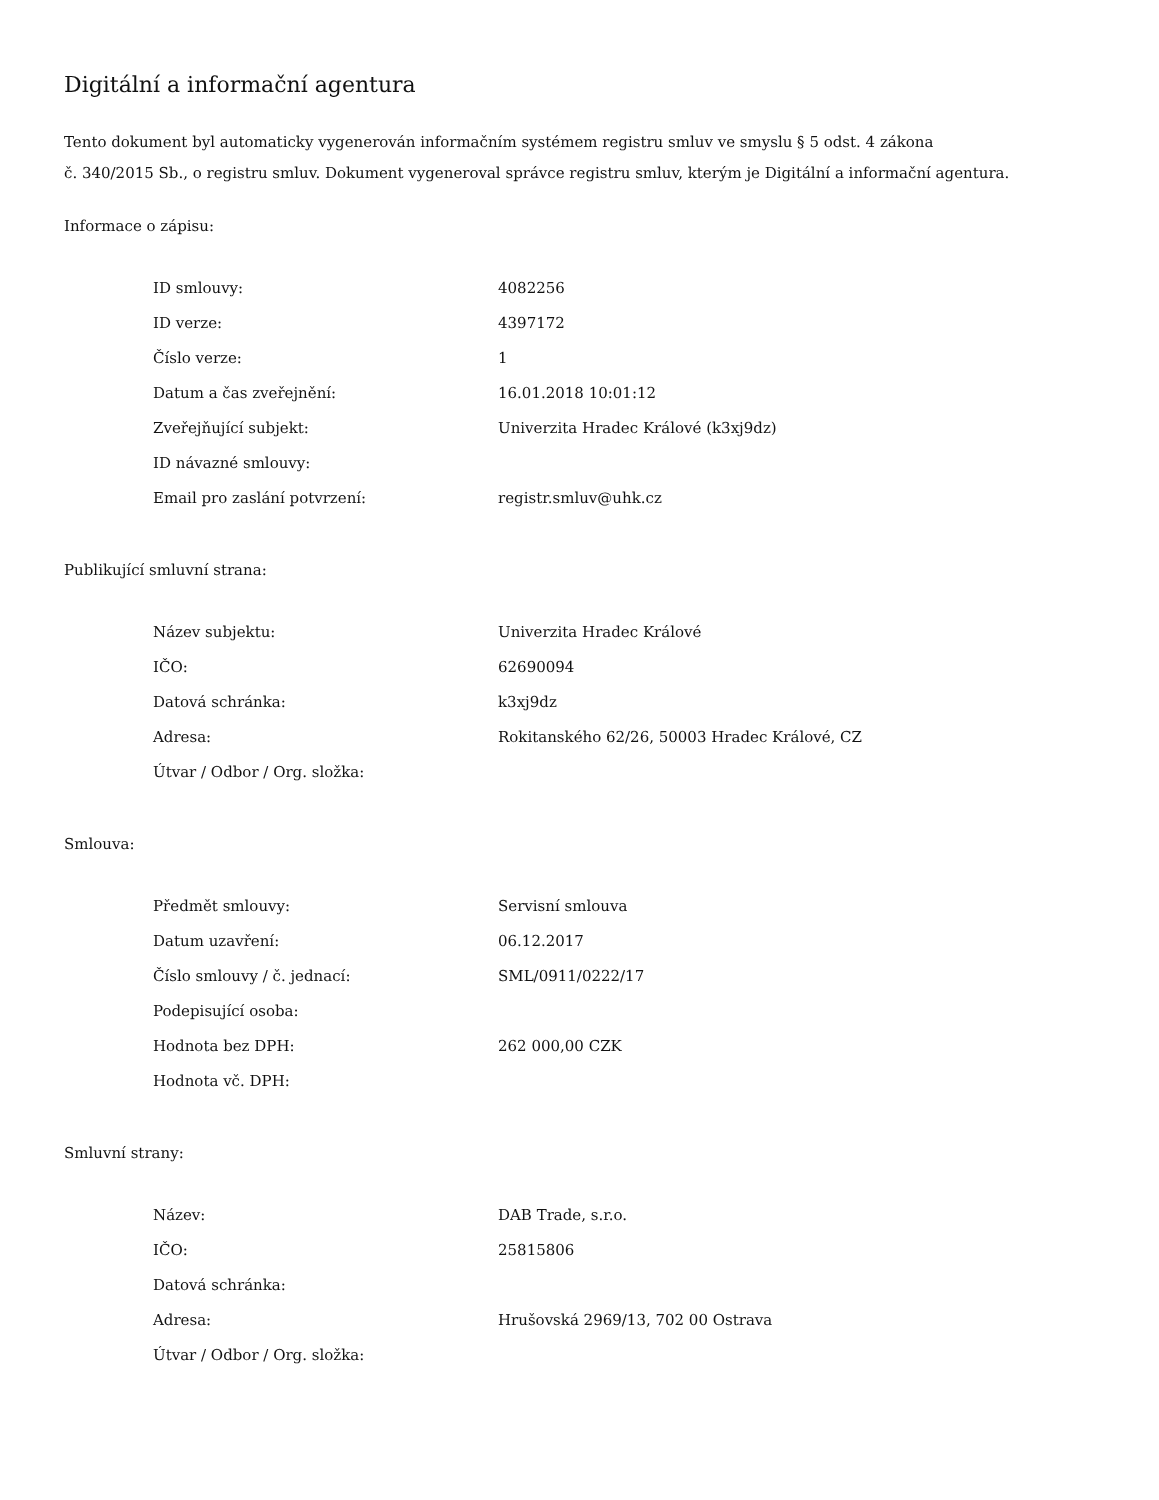Digitální a informační agentura
Tento dokument byl automaticky vygenerován informačním systémem registru smluv ve smyslu § 5 odst. 4 zákona
č. 340/2015 Sb., o registru smluv. Dokument vygeneroval správce registru smluv, kterým je Digitální a informační agentura.
Informace o zápisu:
| ID smlouvy: | 4082256 |
| ID verze: | 4397172 |
| Číslo verze: | 1 |
| Datum a čas zveřejnění: | 16.01.2018 10:01:12 |
| Zveřejňující subjekt: | Univerzita Hradec Králové (k3xj9dz) |
| ID návazné smlouvy: | |
| Email pro zaslání potvrzení: | registr.smluv@uhk.cz |
Publikující smluvní strana:
| Název subjektu: | Univerzita Hradec Králové |
| IČO: | 62690094 |
| Datová schránka: | k3xj9dz |
| Adresa: | Rokitanského 62/26, 50003 Hradec Králové, CZ |
| Útvar / Odbor / Org. složka: | |
Smlouva:
| Předmět smlouvy: | Servisní smlouva |
| Datum uzavření: | 06.12.2017 |
| Číslo smlouvy / č. jednací: | SML/0911/0222/17 |
| Podepisující osoba: | |
| Hodnota bez DPH: | 262 000,00 CZK |
| Hodnota vč. DPH: | |
Smluvní strany:
| Název: | DAB Trade, s.r.o. |
| IČO: | 25815806 |
| Datová schránka: | |
| Adresa: | Hrušovská 2969/13, 702 00 Ostrava |
| Útvar / Odbor / Org. složka: | |